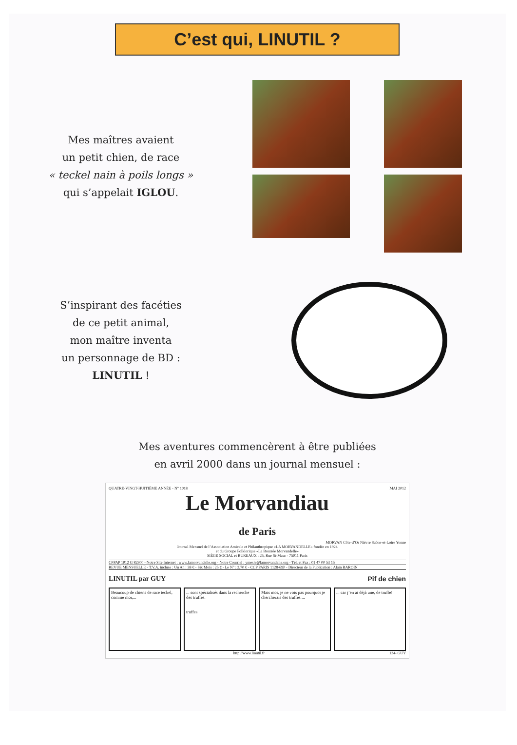C’est qui, LINUTIL ?
Mes maîtres avaient
un petit chien, de race
« teckel nain à poils longs »
qui s’appelait IGLOU.
S’inspirant des facéties
de ce petit animal,
mon maître inventa
un personnage de BD :
LINUTIL !
Mes aventures commencèrent à être publiées
en avril 2000 dans un journal mensuel :
QUATRE-VINGT-HUITIÈME ANNÉE - N° 1018 MAI 2012
Le Morvandiau
de Paris
MORVAN Côte-d’Or Nièvre Saône-et-Loire Yonne
Journal Mensuel de l’Association Amicale et Philanthropique «LA MORVANDELLE» fondée en 1924
et du Groupe Folklorique «La Bourrée Morvandelle»
SIÈGE SOCIAL et BUREAUX : 25, Rue St-Maur - 75011 Paris
CPPAP 1012 G 82300 - Notre Site Internet : www.lamorvandelle.org - Notre Courriel : ymesle@lamorvandelle.org - Tél. et Fax : 01 47 00 53 15
REVUE MENSUELLE - T.V.A. incluse : Un An : 38 € - Six Mois : 25 € - Le N° : 3,70 € - CCP PARIS 1128-69P - Directeur de la Publication : Alain BAROIN
LINUTIL par GUY Pif de chien
Beaucoup de chiens de race teckel, comme moi,...
... sont spécialisés dans la recherche des truffes.
truffes
Mais moi, je ne vois pas pourquoi je chercherais des truffes ...
... car j’en ai déjà une, de truffe!
http://www.linutil.fr 134- GUY